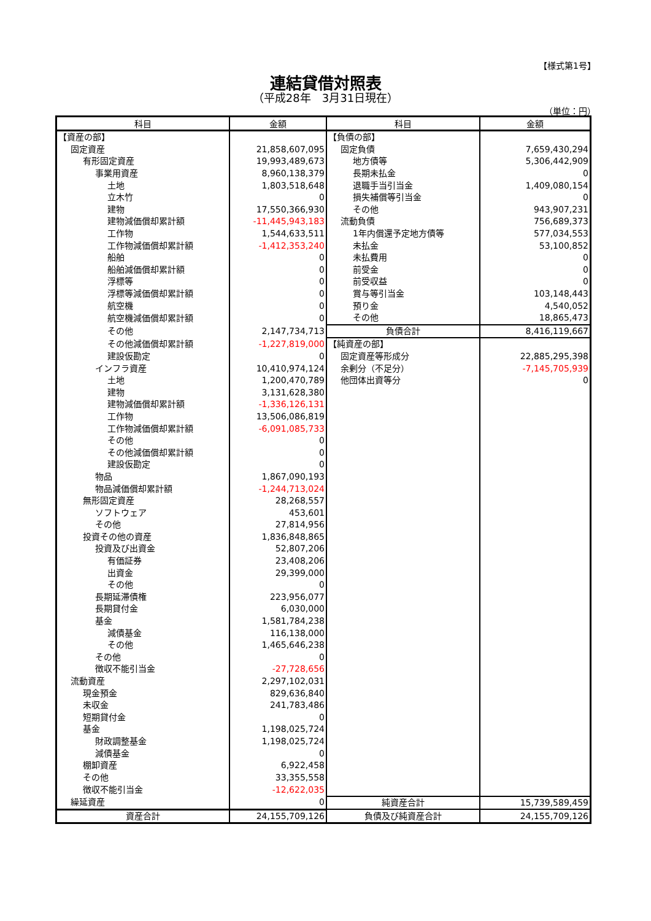【様式第1号】
連結貸借対照表
（平成28年　3月31日現在）
（単位：円）
| 科目 | 金額 | 科目 | 金額 |
| --- | --- | --- | --- |
| 【資産の部】 | | 【負債の部】 | |
| 固定資産 | 21,858,607,095 | 固定負債 | 7,659,430,294 |
| 有形固定資産 | 19,993,489,673 | 地方債等 | 5,306,442,909 |
| 事業用資産 | 8,960,138,379 | 長期未払金 | 0 |
| 土地 | 1,803,518,648 | 退職手当引当金 | 1,409,080,154 |
| 立木竹 | 0 | 損失補償等引当金 | 0 |
| 建物 | 17,550,366,930 | その他 | 943,907,231 |
| 建物減価償却累計額 | -11,445,943,183 | 流動負債 | 756,689,373 |
| 工作物 | 1,544,633,511 | 1年内償還予定地方債等 | 577,034,553 |
| 工作物減価償却累計額 | -1,412,353,240 | 未払金 | 53,100,852 |
| 船舶 | 0 | 未払費用 | 0 |
| 船舶減価償却累計額 | 0 | 前受金 | 0 |
| 浮標等 | 0 | 前受収益 | 0 |
| 浮標等減価償却累計額 | 0 | 賞与等引当金 | 103,148,443 |
| 航空機 | 0 | 預り金 | 4,540,052 |
| 航空機減価償却累計額 | 0 | その他 | 18,865,473 |
| その他 | 2,147,734,713 | 負債合計 | 8,416,119,667 |
| その他減価償却累計額 | -1,227,819,000 | 【純資産の部】 | |
| 建設仮勘定 | 0 | 固定資産等形成分 | 22,885,295,398 |
| インフラ資産 | 10,410,974,124 | 余剰分（不足分） | -7,145,705,939 |
| 土地 | 1,200,470,789 | 他団体出資等分 | 0 |
| 建物 | 3,131,628,380 | | |
| 建物減価償却累計額 | -1,336,126,131 | | |
| 工作物 | 13,506,086,819 | | |
| 工作物減価償却累計額 | -6,091,085,733 | | |
| その他 | 0 | | |
| その他減価償却累計額 | 0 | | |
| 建設仮勘定 | 0 | | |
| 物品 | 1,867,090,193 | | |
| 物品減価償却累計額 | -1,244,713,024 | | |
| 無形固定資産 | 28,268,557 | | |
| ソフトウェア | 453,601 | | |
| その他 | 27,814,956 | | |
| 投資その他の資産 | 1,836,848,865 | | |
| 投資及び出資金 | 52,807,206 | | |
| 有価証券 | 23,408,206 | | |
| 出資金 | 29,399,000 | | |
| その他 | 0 | | |
| 長期延滞債権 | 223,956,077 | | |
| 長期貸付金 | 6,030,000 | | |
| 基金 | 1,581,784,238 | | |
| 減債基金 | 116,138,000 | | |
| その他 | 1,465,646,238 | | |
| その他 | 0 | | |
| 徴収不能引当金 | -27,728,656 | | |
| 流動資産 | 2,297,102,031 | | |
| 現金預金 | 829,636,840 | | |
| 未収金 | 241,783,486 | | |
| 短期貸付金 | 0 | | |
| 基金 | 1,198,025,724 | | |
| 財政調整基金 | 1,198,025,724 | | |
| 減債基金 | 0 | | |
| 棚卸資産 | 6,922,458 | | |
| その他 | 33,355,558 | | |
| 徴収不能引当金 | -12,622,035 | | |
| 繰延資産 | 0 | 純資産合計 | 15,739,589,459 |
| 資産合計 | 24,155,709,126 | 負債及び純資産合計 | 24,155,709,126 |